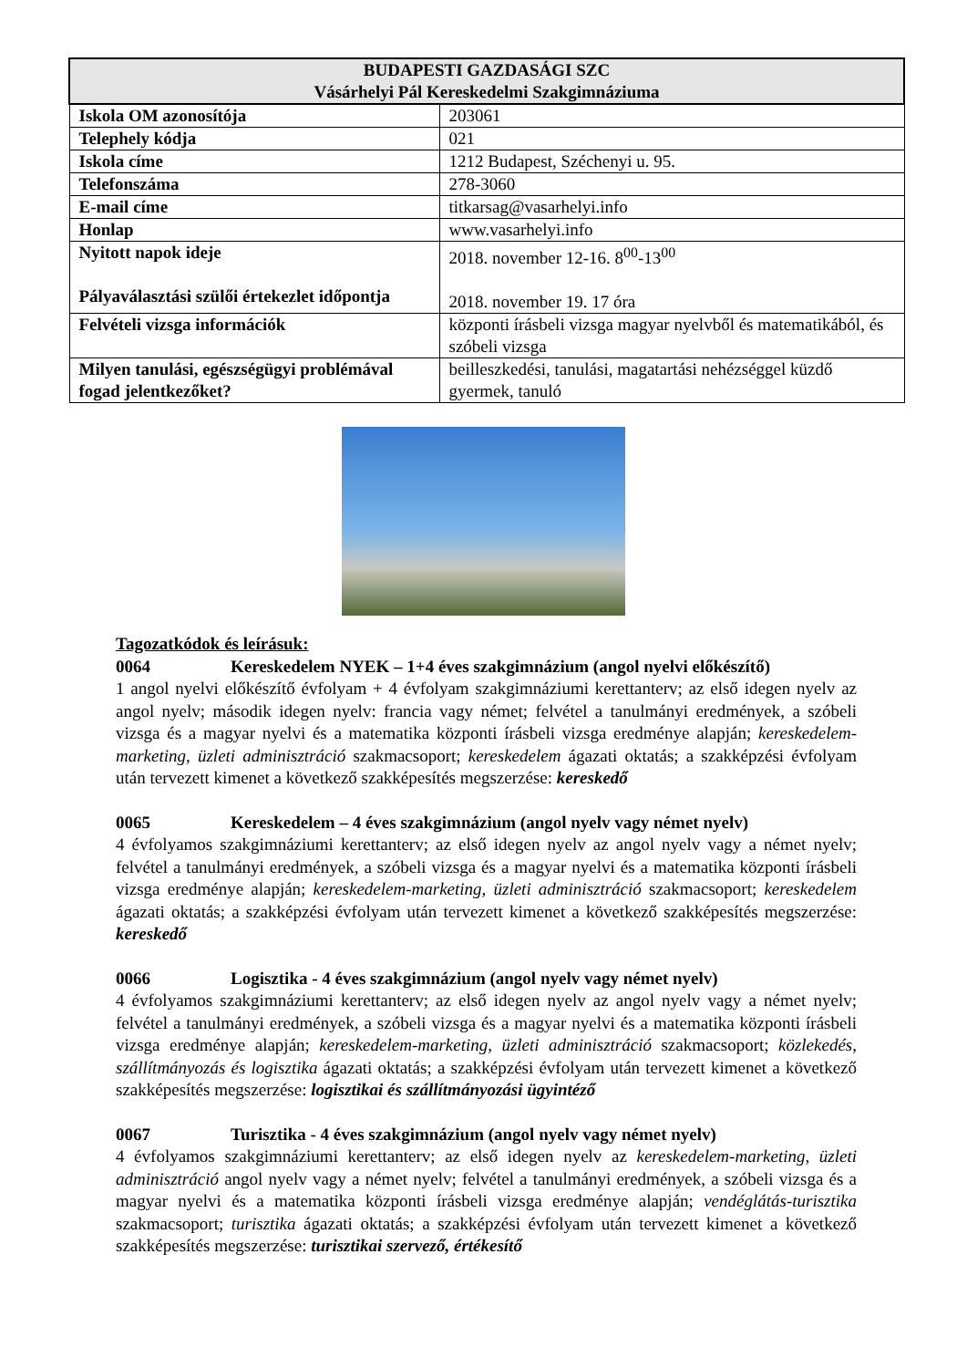| BUDAPESTI GAZDASÁGI SZC Vásárhelyi Pál Kereskedelmi Szakgimnáziuma | |
| --- | --- |
| Iskola OM azonosítója | 203061 |
| Telephely kódja | 021 |
| Iskola címe | 1212 Budapest, Széchenyi u. 95. |
| Telefonszáma | 278-3060 |
| E-mail címe | titkarsag@vasarhelyi.info |
| Honlap | www.vasarhelyi.info |
| Nyitott napok ideje Pályaválasztási szülői értekezlet időpontja | 2018. november 12-16. 8<sup>00</sup>-13<sup>00</sup> 2018. november 19. 17 óra |
| Felvételi vizsga információk | központi írásbeli vizsga magyar nyelvből és matematikából, és szóbeli vizsga |
| Milyen tanulási, egészségügyi problémával fogad jelentkezőket? | beilleszkedési, tanulási, magatartási nehézséggel küzdő gyermek, tanuló |
Tagozatkódok és leírásuk:
0064 Kereskedelem NYEK – 1+4 éves szakgimnázium (angol nyelvi előkészítő)
1 angol nyelvi előkészítő évfolyam + 4 évfolyam szakgimnáziumi kerettanterv; az első idegen nyelv az angol nyelv; második idegen nyelv: francia vagy német; felvétel a tanulmányi eredmények, a szóbeli vizsga és a magyar nyelvi és a matematika központi írásbeli vizsga eredménye alapján; kereskedelem-marketing, üzleti adminisztráció szakmacsoport; kereskedelem ágazati oktatás; a szakképzési évfolyam után tervezett kimenet a következő szakképesítés megszerzése: kereskedő
0065 Kereskedelem – 4 éves szakgimnázium (angol nyelv vagy német nyelv)
4 évfolyamos szakgimnáziumi kerettanterv; az első idegen nyelv az angol nyelv vagy a német nyelv; felvétel a tanulmányi eredmények, a szóbeli vizsga és a magyar nyelvi és a matematika központi írásbeli vizsga eredménye alapján; kereskedelem-marketing, üzleti adminisztráció szakmacsoport; kereskedelem ágazati oktatás; a szakképzési évfolyam után tervezett kimenet a következő szakképesítés megszerzése: kereskedő
0066 Logisztika - 4 éves szakgimnázium (angol nyelv vagy német nyelv)
4 évfolyamos szakgimnáziumi kerettanterv; az első idegen nyelv az angol nyelv vagy a német nyelv; felvétel a tanulmányi eredmények, a szóbeli vizsga és a magyar nyelvi és a matematika központi írásbeli vizsga eredménye alapján; kereskedelem-marketing, üzleti adminisztráció szakmacsoport; közlekedés, szállítmányozás és logisztika ágazati oktatás; a szakképzési évfolyam után tervezett kimenet a következő szakképesítés megszerzése: logisztikai és szállítmányozási ügyintéző
0067 Turisztika - 4 éves szakgimnázium (angol nyelv vagy német nyelv)
4 évfolyamos szakgimnáziumi kerettanterv; az első idegen nyelv az kereskedelem-marketing, üzleti adminisztráció angol nyelv vagy a német nyelv; felvétel a tanulmányi eredmények, a szóbeli vizsga és a magyar nyelvi és a matematika központi írásbeli vizsga eredménye alapján; vendéglátás-turisztika szakmacsoport; turisztika ágazati oktatás; a szakképzési évfolyam után tervezett kimenet a következő szakképesítés megszerzése: turisztikai szervező, értékesítő